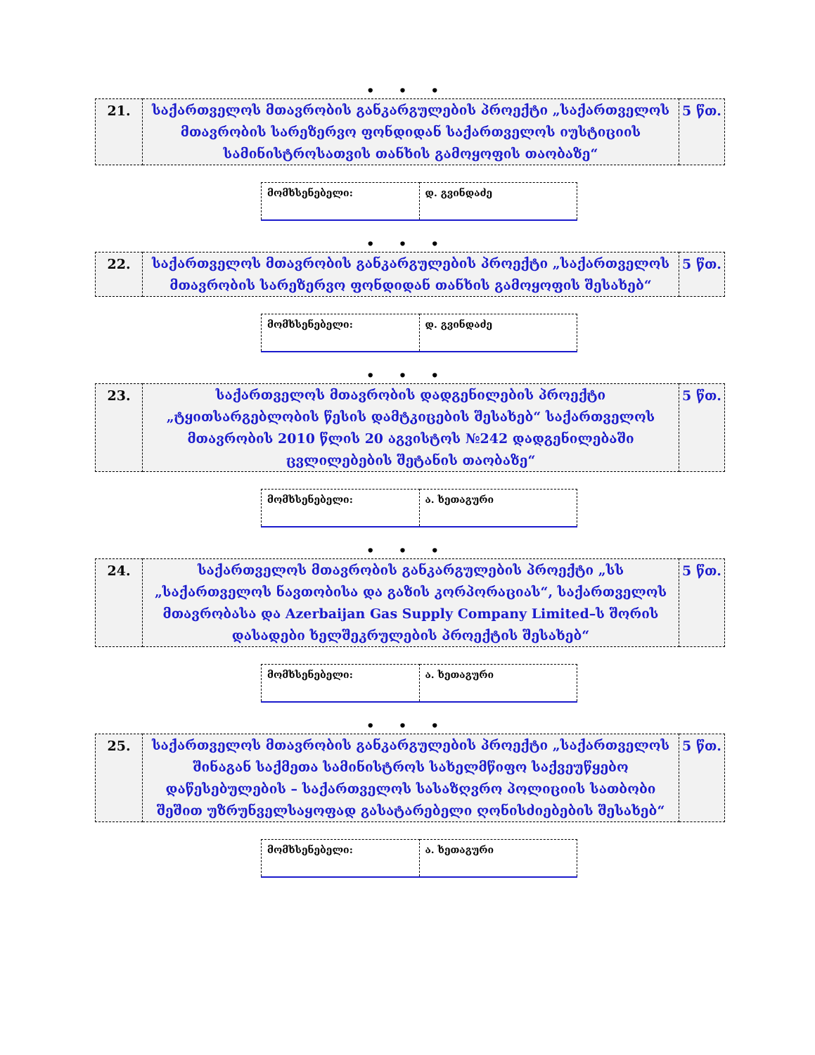• • •
| 21. | საქართველოს მთავრობის განკარგულების პროექტი „საქართველოს მთავრობის სარეზერვო ფონდიდან საქართველოს იუსტიციის სამინისტროსათვის თანხის გამოყოფის თაობაზე“ | 5 წთ. |
| მომხსენებელი: | დ. გვინდაძე |
• • •
| 22. | საქართველოს მთავრობის განკარგულების პროექტი „საქართველოს მთავრობის სარეზერვო ფონდიდან თანხის გამოყოფის შესახებ“ | 5 წთ. |
| მომხსენებელი: | დ. გვინდაძე |
• • •
| 23. | საქართველოს მთავრობის დადგენილების პროექტი „ტყითსარგებლობის წესის დამტკიცების შესახებ“ საქართველოს მთავრობის 2010 წლის 20 აგვისტოს №242 დადგენილებაში ცვლილებების შეტანის თაობაზე“ | 5 წთ. |
| მომხსენებელი: | ა. ხეთაგური |
• • •
| 24. | საქართველოს მთავრობის განკარგულების პროექტი „სს „საქართველოს ნავთობისა და გაზის კორპორაციას“, საქართველოს მთავრობასა და Azerbaijan Gas Supply Company Limited–ს შორის დასადები ხელშეკრულების პროექტის შესახებ“ | 5 წთ. |
| მომხსენებელი: | ა. ხეთაგური |
• • •
| 25. | საქართველოს მთავრობის განკარგულების პროექტი „საქართველოს შინაგან საქმეთა სამინისტროს სახელმწიფო საქვეუწყებო დაწესებულების – საქართველოს სასაზღვრო პოლიციის სათბობი შეშით უზრუნველსაყოფად გასატარებელი ღონისძიებების შესახებ“ | 5 წთ. |
| მომხსენებელი: | ა. ხეთაგური |